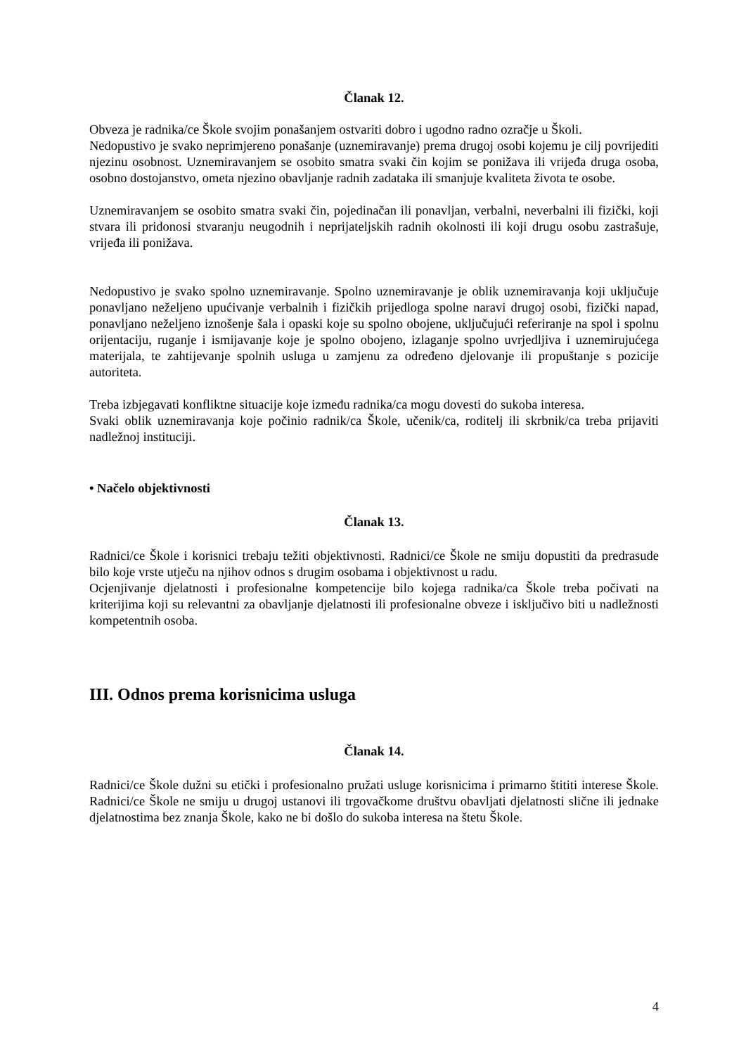Članak 12.
Obveza je radnika/ce Škole svojim ponašanjem ostvariti dobro i ugodno radno ozračje u Školi.
Nedopustivo je svako neprimjereno ponašanje (uznemiravanje) prema drugoj osobi kojemu je cilj povrijediti njezinu osobnost. Uznemiravanjem se osobito smatra svaki čin kojim se ponižava ili vrijeđa druga osoba, osobno dostojanstvo, ometa njezino obavljanje radnih zadataka ili smanjuje kvaliteta života te osobe.
Uznemiravanjem se osobito smatra svaki čin, pojedinačan ili ponavljan, verbalni, neverbalni ili fizički, koji stvara ili pridonosi stvaranju neugodnih i neprijateljskih radnih okolnosti ili koji drugu osobu zastrašuje, vrijeđa ili ponižava.
Nedopustivo je svako spolno uznemiravanje. Spolno uznemiravanje je oblik uznemiravanja koji uključuje ponavljano neželjeno upućivanje verbalnih i fizičkih prijedloga spolne naravi drugoj osobi, fizički napad, ponavljano neželjeno iznošenje šala i opaski koje su spolno obojene, uključujući referiranje na spol i spolnu orijentaciju, ruganje i ismijavanje koje je spolno obojeno, izlaganje spolno uvrjedljiva i uznemirujućega materijala, te zahtijevanje spolnih usluga u zamjenu za određeno djelovanje ili propuštanje s pozicije autoriteta.
Treba izbjegavati konfliktne situacije koje između radnika/ca mogu dovesti do sukoba interesa.
Svaki oblik uznemiravanja koje počinio radnik/ca Škole, učenik/ca, roditelj ili skrbnik/ca treba prijaviti nadležnoj instituciji.
• Načelo objektivnosti
Članak 13.
Radnici/ce Škole i korisnici trebaju težiti objektivnosti. Radnici/ce Škole ne smiju dopustiti da predrasude bilo koje vrste utječu na njihov odnos s drugim osobama i objektivnost u radu.
Ocjenjivanje djelatnosti i profesionalne kompetencije bilo kojega radnika/ca Škole treba počivati na kriterijima koji su relevantni za obavljanje djelatnosti ili profesionalne obveze i isključivo biti u nadležnosti kompetentnih osoba.
III. Odnos prema korisnicima usluga
Članak 14.
Radnici/ce Škole dužni su etički i profesionalno pružati usluge korisnicima i primarno štititi interese Škole. Radnici/ce Škole ne smiju u drugoj ustanovi ili trgovačkome društvu obavljati djelatnosti slične ili jednake djelatnostima bez znanja Škole, kako ne bi došlo do sukoba interesa na štetu Škole.
4